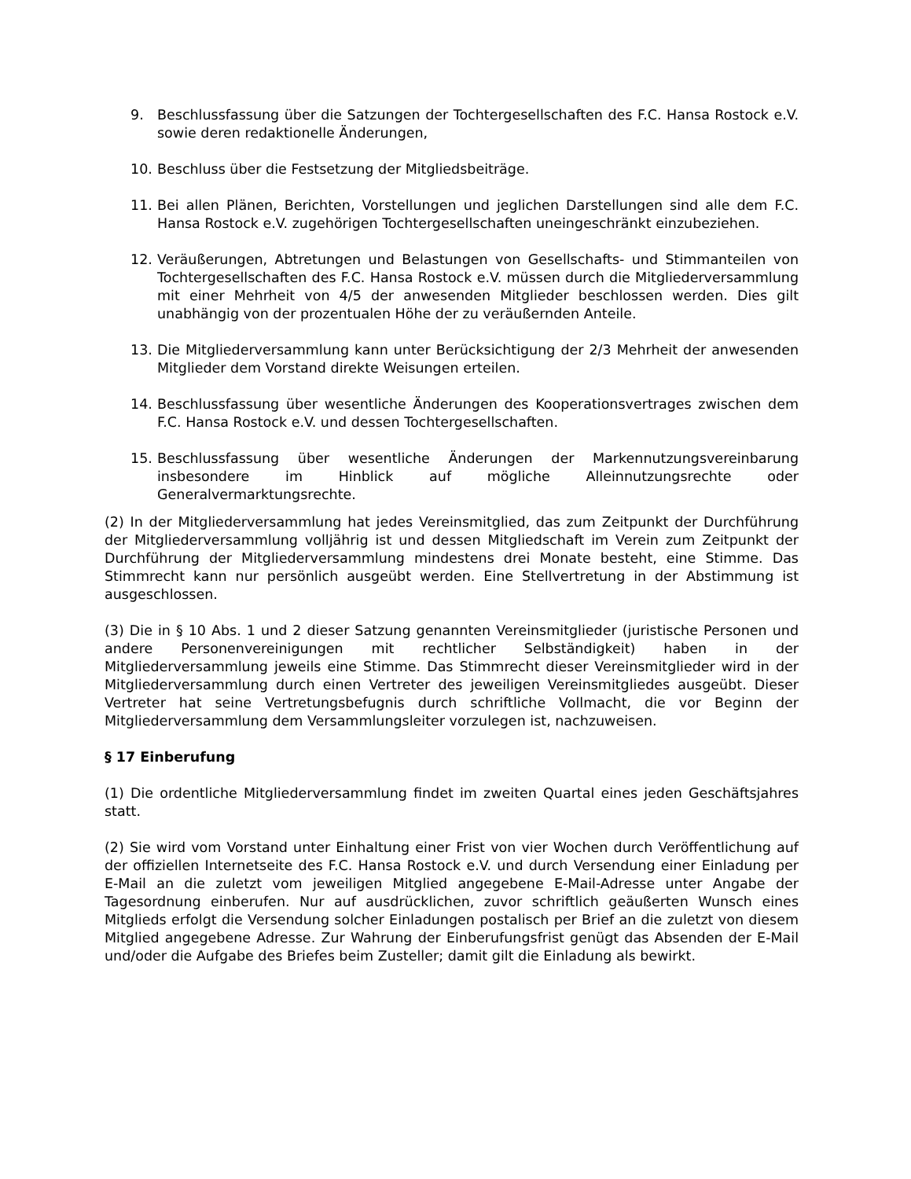9. Beschlussfassung über die Satzungen der Tochtergesellschaften des F.C. Hansa Rostock e.V. sowie deren redaktionelle Änderungen,
10. Beschluss über die Festsetzung der Mitgliedsbeiträge.
11. Bei allen Plänen, Berichten, Vorstellungen und jeglichen Darstellungen sind alle dem F.C. Hansa Rostock e.V. zugehörigen Tochtergesellschaften uneingeschränkt einzubeziehen.
12. Veräußerungen, Abtretungen und Belastungen von Gesellschafts- und Stimmanteilen von Tochtergesellschaften des F.C. Hansa Rostock e.V. müssen durch die Mitgliederversammlung mit einer Mehrheit von 4/5 der anwesenden Mitglieder beschlossen werden. Dies gilt unabhängig von der prozentualen Höhe der zu veräußernden Anteile.
13. Die Mitgliederversammlung kann unter Berücksichtigung der 2/3 Mehrheit der anwesenden Mitglieder dem Vorstand direkte Weisungen erteilen.
14. Beschlussfassung über wesentliche Änderungen des Kooperationsvertrages zwischen dem F.C. Hansa Rostock e.V. und dessen Tochtergesellschaften.
15. Beschlussfassung über wesentliche Änderungen der Markennutzungsvereinbarung insbesondere im Hinblick auf mögliche Alleinnutzungsrechte oder Generalvermarktungsrechte.
(2) In der Mitgliederversammlung hat jedes Vereinsmitglied, das zum Zeitpunkt der Durchführung der Mitgliederversammlung volljährig ist und dessen Mitgliedschaft im Verein zum Zeitpunkt der Durchführung der Mitgliederversammlung mindestens drei Monate besteht, eine Stimme. Das Stimmrecht kann nur persönlich ausgeübt werden. Eine Stellvertretung in der Abstimmung ist ausgeschlossen.
(3) Die in § 10 Abs. 1 und 2 dieser Satzung genannten Vereinsmitglieder (juristische Personen und andere Personenvereinigungen mit rechtlicher Selbständigkeit) haben in der Mitgliederversammlung jeweils eine Stimme. Das Stimmrecht dieser Vereinsmitglieder wird in der Mitgliederversammlung durch einen Vertreter des jeweiligen Vereinsmitgliedes ausgeübt. Dieser Vertreter hat seine Vertretungsbefugnis durch schriftliche Vollmacht, die vor Beginn der Mitgliederversammlung dem Versammlungsleiter vorzulegen ist, nachzuweisen.
§ 17 Einberufung
(1) Die ordentliche Mitgliederversammlung findet im zweiten Quartal eines jeden Geschäftsjahres statt.
(2) Sie wird vom Vorstand unter Einhaltung einer Frist von vier Wochen durch Veröffentlichung auf der offiziellen Internetseite des F.C. Hansa Rostock e.V. und durch Versendung einer Einladung per E-Mail an die zuletzt vom jeweiligen Mitglied angegebene E-Mail-Adresse unter Angabe der Tagesordnung einberufen. Nur auf ausdrücklichen, zuvor schriftlich geäußerten Wunsch eines Mitglieds erfolgt die Versendung solcher Einladungen postalisch per Brief an die zuletzt von diesem Mitglied angegebene Adresse. Zur Wahrung der Einberufungsfrist genügt das Absenden der E-Mail und/oder die Aufgabe des Briefes beim Zusteller; damit gilt die Einladung als bewirkt.